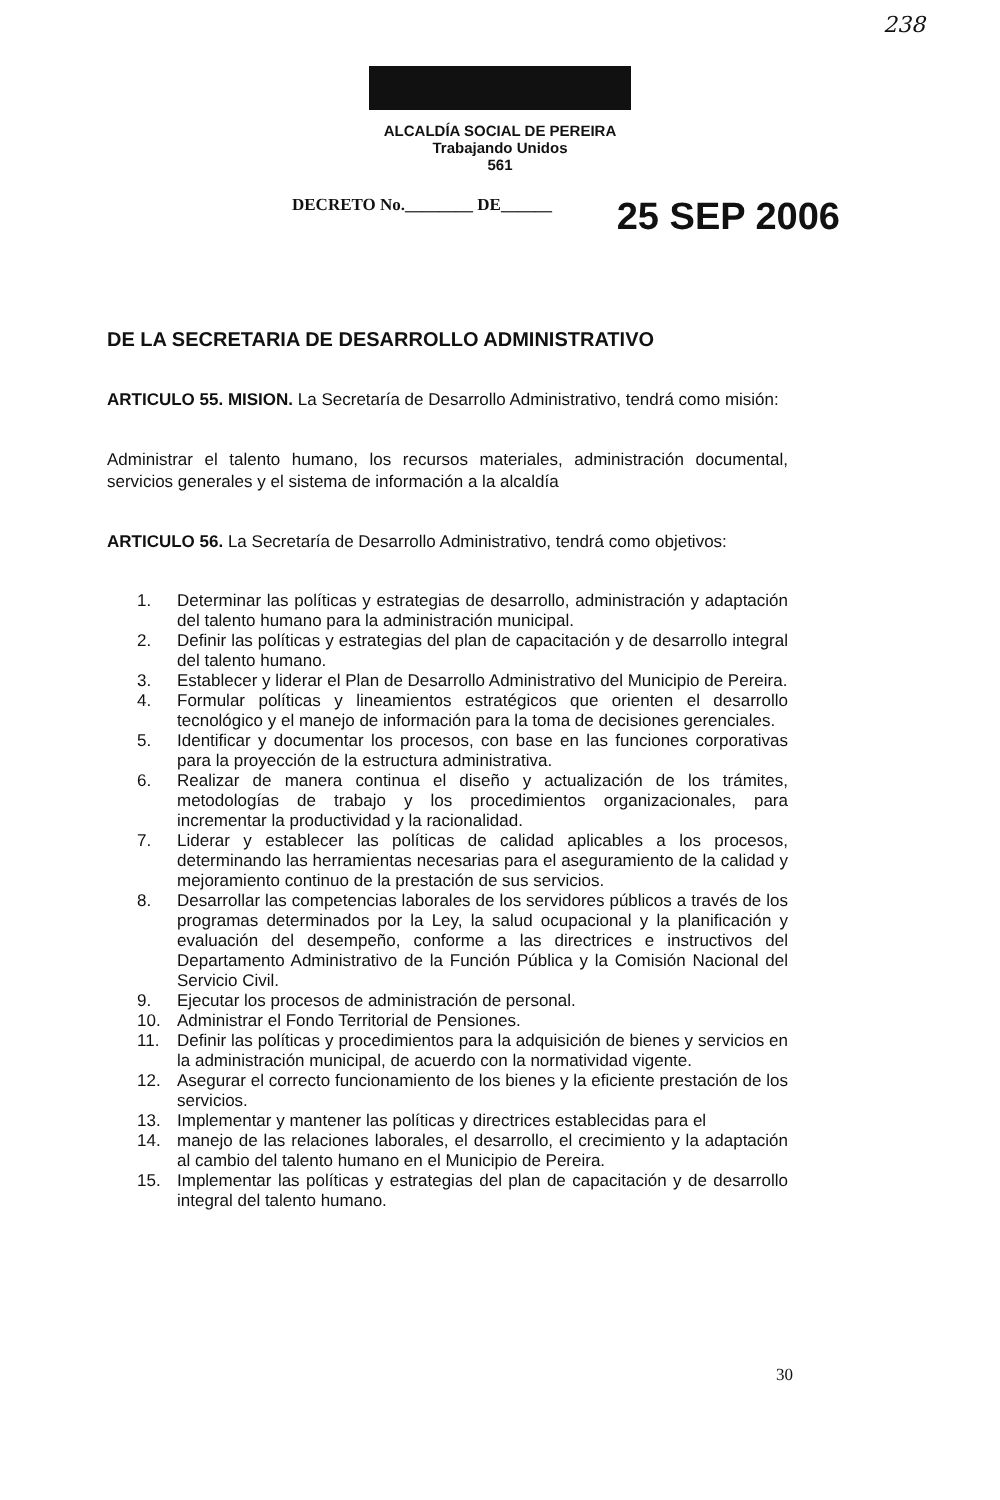238
ALCALDÍA SOCIAL DE PEREIRA
Trabajando Unidos
561
DECRETO No.________ DE______ 25 SEP 2006
DE LA SECRETARIA DE DESARROLLO ADMINISTRATIVO
ARTICULO 55. MISION. La Secretaría de Desarrollo Administrativo, tendrá como misión:
Administrar el talento humano, los recursos materiales, administración documental, servicios generales y el sistema de información a la alcaldía
ARTICULO 56. La Secretaría de Desarrollo Administrativo, tendrá como objetivos:
1. Determinar las políticas y estrategias de desarrollo, administración y adaptación del talento humano para la administración municipal.
2. Definir las políticas y estrategias del plan de capacitación y de desarrollo integral del talento humano.
3. Establecer y liderar el Plan de Desarrollo Administrativo del Municipio de Pereira.
4. Formular políticas y lineamientos estratégicos que orienten el desarrollo tecnológico y el manejo de información para la toma de decisiones gerenciales.
5. Identificar y documentar los procesos, con base en las funciones corporativas para la proyección de la estructura administrativa.
6. Realizar de manera continua el diseño y actualización de los trámites, metodologías de trabajo y los procedimientos organizacionales, para incrementar la productividad y la racionalidad.
7. Liderar y establecer las políticas de calidad aplicables a los procesos, determinando las herramientas necesarias para el aseguramiento de la calidad y mejoramiento continuo de la prestación de sus servicios.
8. Desarrollar las competencias laborales de los servidores públicos a través de los programas determinados por la Ley, la salud ocupacional y la planificación y evaluación del desempeño, conforme a las directrices e instructivos del Departamento Administrativo de la Función Pública y la Comisión Nacional del Servicio Civil.
9. Ejecutar los procesos de administración de personal.
10. Administrar el Fondo Territorial de Pensiones.
11. Definir las políticas y procedimientos para la adquisición de bienes y servicios en la administración municipal, de acuerdo con la normatividad vigente.
12. Asegurar el correcto funcionamiento de los bienes y la eficiente prestación de los servicios.
13. Implementar y mantener las políticas y directrices establecidas para el
14. manejo de las relaciones laborales, el desarrollo, el crecimiento y la adaptación al cambio del talento humano en el Municipio de Pereira.
15. Implementar las políticas y estrategias del plan de capacitación y de desarrollo integral del talento humano.
30